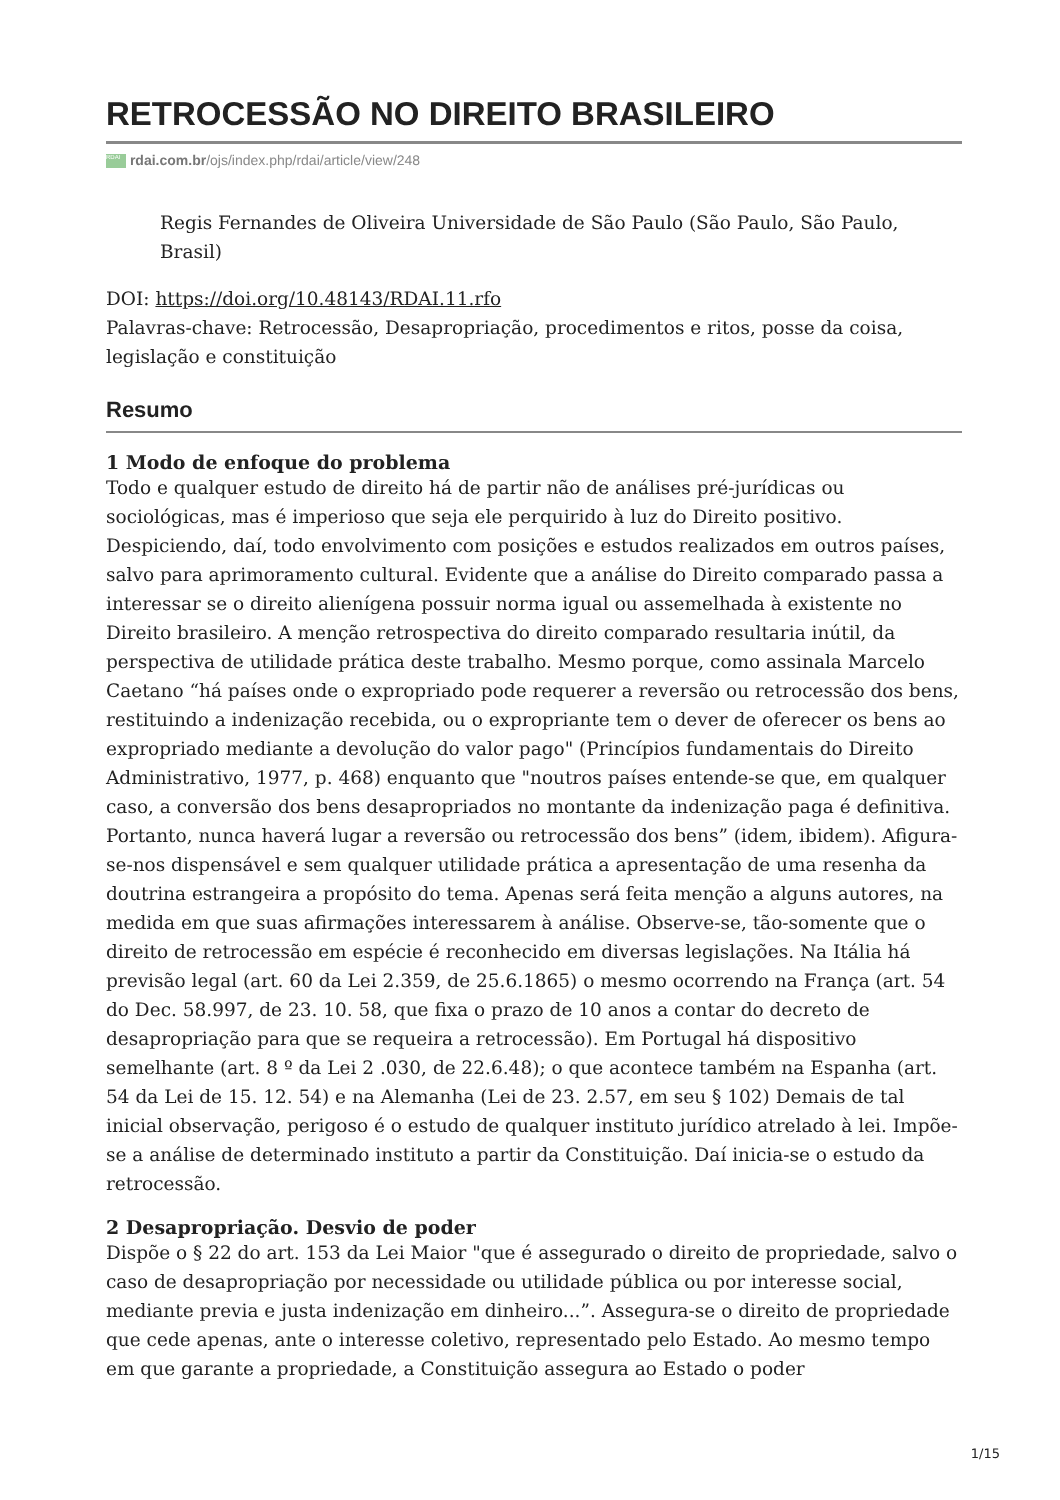RETROCESSÃO NO DIREITO BRASILEIRO
RDAI rdai.com.br/ojs/index.php/rdai/article/view/248
Regis Fernandes de Oliveira Universidade de São Paulo (São Paulo, São Paulo, Brasil)
DOI: https://doi.org/10.48143/RDAI.11.rfo
Palavras-chave: Retrocessão, Desapropriação, procedimentos e ritos, posse da coisa, legislação e constituição
Resumo
1 Modo de enfoque do problema
Todo e qualquer estudo de direito há de partir não de análises pré-jurídicas ou sociológicas, mas é imperioso que seja ele perquirido à luz do Direito positivo. Despiciendo, daí, todo envolvimento com posições e estudos realizados em outros países, salvo para aprimoramento cultural. Evidente que a análise do Direito comparado passa a interessar se o direito alienígena possuir norma igual ou assemelhada à existente no Direito brasileiro. A menção retrospectiva do direito comparado resultaria inútil, da perspectiva de utilidade prática deste trabalho. Mesmo porque, como assinala Marcelo Caetano “há países onde o expropriado pode requerer a reversão ou retrocessão dos bens, restituindo a indenização recebida, ou o expropriante tem o dever de oferecer os bens ao expropriado mediante a devolução do valor pago" (Princípios fundamentais do Direito Administrativo, 1977, p. 468) enquanto que "noutros países entende-se que, em qualquer caso, a conversão dos bens desapropriados no montante da indenização paga é definitiva. Portanto, nunca haverá lugar a reversão ou retrocessão dos bens” (idem, ibidem). Afigura-se-nos dispensável e sem qualquer utilidade prática a apresentação de uma resenha da doutrina estrangeira a propósito do tema. Apenas será feita menção a alguns autores, na medida em que suas afirmações interessarem à análise. Observe-se, tão-somente que o direito de retrocessão em espécie é reconhecido em diversas legislações. Na Itália há previsão legal (art. 60 da Lei 2.359, de 25.6.1865) o mesmo ocorrendo na França (art. 54 do Dec. 58.997, de 23. 10. 58, que fixa o prazo de 10 anos a contar do decreto de desapropriação para que se requeira a retrocessão). Em Portugal há dispositivo semelhante (art. 8 º da Lei 2 .030, de 22.6.48); o que acontece também na Espanha (art. 54 da Lei de 15. 12. 54) e na Alemanha (Lei de 23. 2.57, em seu § 102) Demais de tal inicial observação, perigoso é o estudo de qualquer instituto jurídico atrelado à lei. Impõe-se a análise de determinado instituto a partir da Constituição. Daí inicia-se o estudo da retrocessão.
2 Desapropriação. Desvio de poder
Dispõe o § 22 do art. 153 da Lei Maior "que é assegurado o direito de propriedade, salvo o caso de desapropriação por necessidade ou utilidade pública ou por interesse social, mediante previa e justa indenização em dinheiro...”. Assegura-se o direito de propriedade que cede apenas, ante o interesse coletivo, representado pelo Estado. Ao mesmo tempo em que garante a propriedade, a Constituição assegura ao Estado o poder
1/15